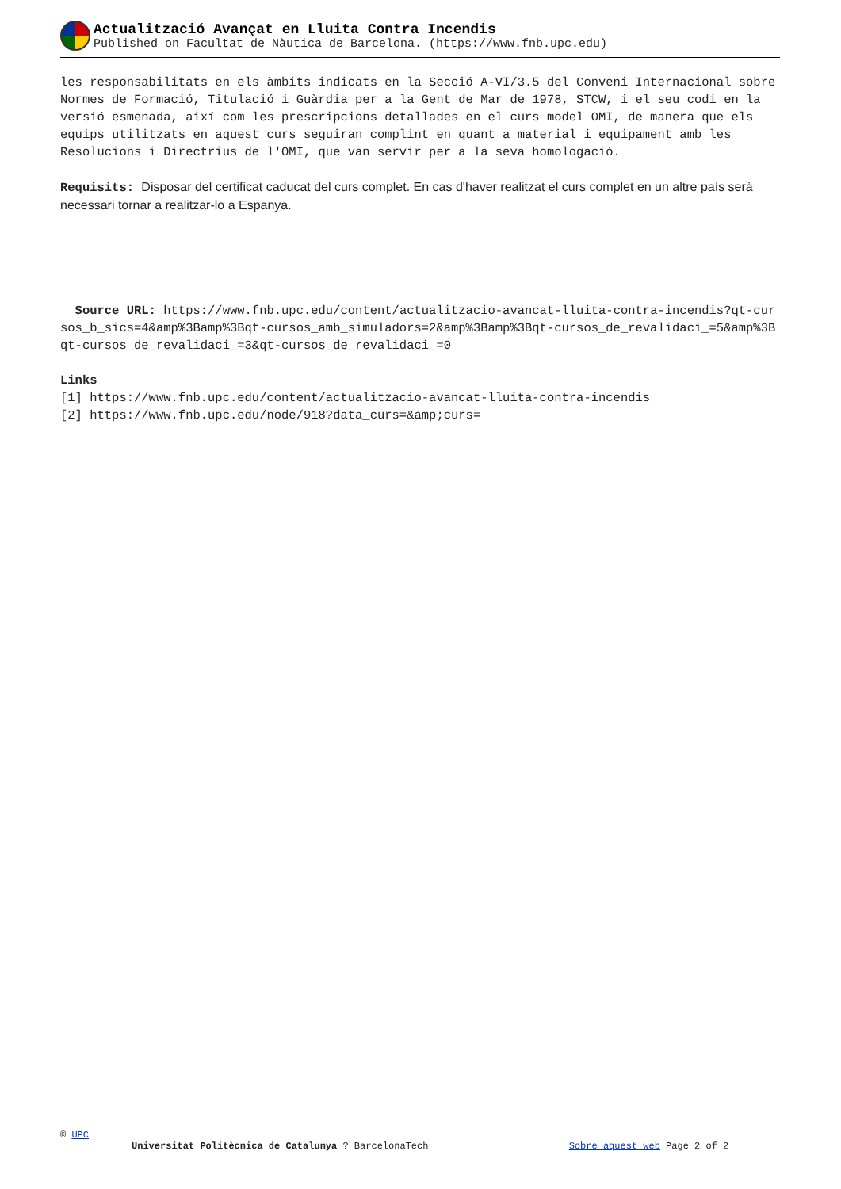Actualització Avançat en Lluita Contra Incendis
Published on Facultat de Nàutica de Barcelona. (https://www.fnb.upc.edu)
les responsabilitats en els àmbits indicats en la Secció A-VI/3.5 del Conveni Internacional sobre Normes de Formació, Titulació i Guàrdia per a la Gent de Mar de 1978, STCW, i el seu codi en la versió esmenada, així com les prescripcions detallades en el curs model OMI, de manera que els equips utilitzats en aquest curs seguiran complint en quant a material i equipament amb les Resolucions i Directrius de l'OMI, que van servir per a la seva homologació.
Requisits: Disposar del certificat caducat del curs complet. En cas d'haver realitzat el curs complet en un altre país serà necessari tornar a realitzar-lo a Espanya.
Source URL: https://www.fnb.upc.edu/content/actualitzacio-avancat-lluita-contra-incendis?qt-cursos_b_sics=4&amp%3Bamp%3Bqt-cursos_amb_simuladors=2&amp%3Bamp%3Bqt-cursos_de_revalidaci_=5&amp%3Bqt-cursos_de_revalidaci_=3&qt-cursos_de_revalidaci_=0
Links
[1] https://www.fnb.upc.edu/content/actualitzacio-avancat-lluita-contra-incendis
[2] https://www.fnb.upc.edu/node/918?data_curs=&amp;curs=
© UPC
Universitat Politècnica de Catalunya ? BarcelonaTech Sobre aquest web Page 2 of 2